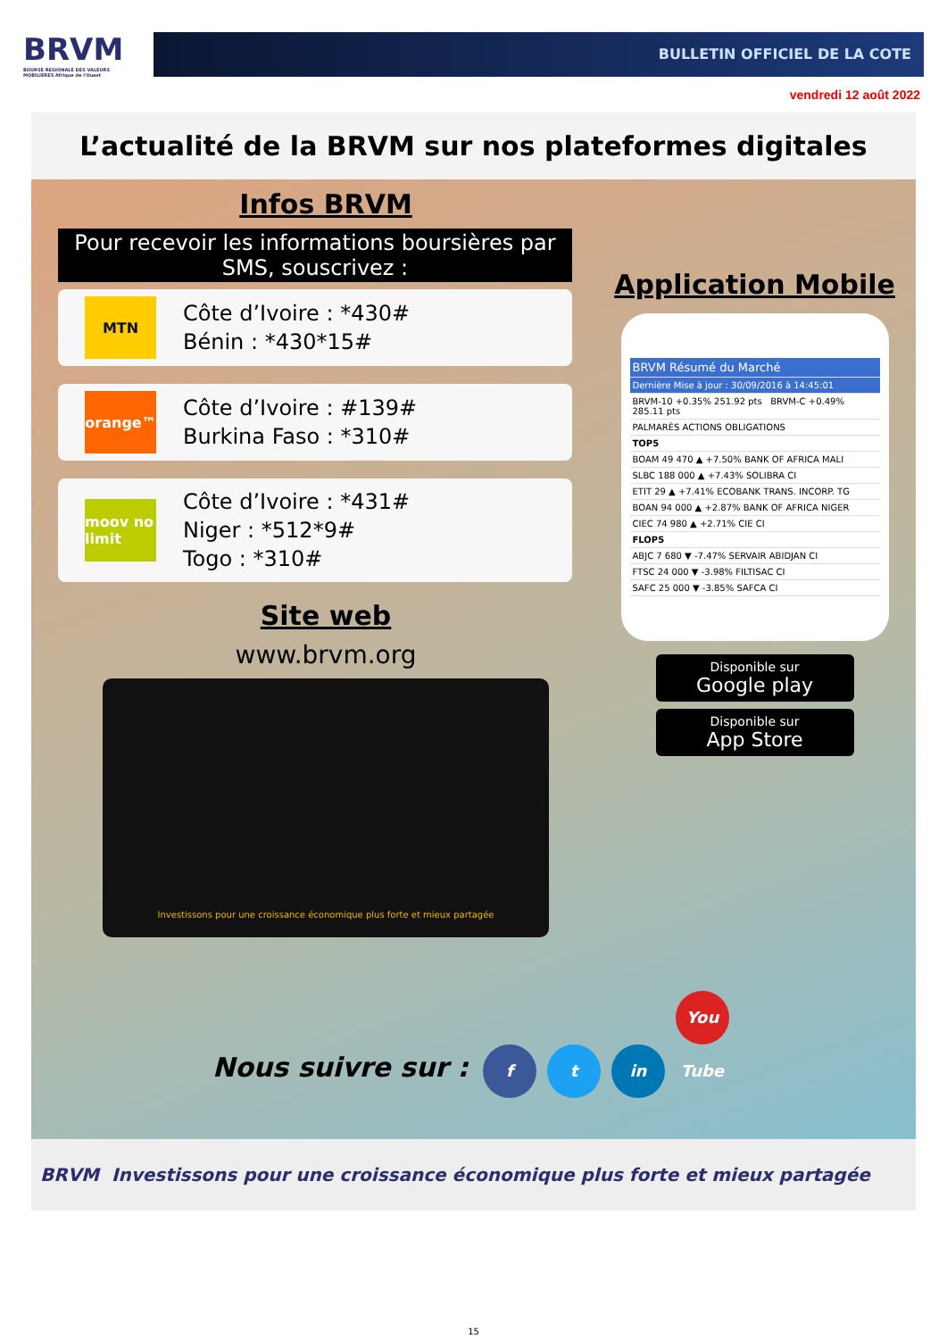BRVM
BOURSE REGIONALE DES VALEURS MOBILIERES Afrique de l'Ouest
BULLETIN OFFICIEL DE LA COTE
vendredi 12 août 2022
L’actualité de la BRVM sur nos plateformes digitales
Infos BRVM
Pour recevoir les informations boursières par SMS, souscrivez :
MTN
Côte d’Ivoire : *430#
Bénin : *430*15#
orange™
Côte d’Ivoire : #139#
Burkina Faso : *310#
moov no limit
Côte d’Ivoire : *431#
Niger : *512*9#
Togo : *310#
Site web
www.brvm.org
Investissons pour une croissance économique plus forte et mieux partagée
Application Mobile
BRVM Résumé du Marché
Dernière Mise à jour : 30/09/2016 à 14:45:01
BRVM-10 +0.35% 251.92 pts BRVM-C +0.49% 285.11 pts
PALMARÈS ACTIONS OBLIGATIONS
TOP5
BOAM 49 470 ▲ +7.50% BANK OF AFRICA MALI
SLBC 188 000 ▲ +7.43% SOLIBRA CI
ETIT 29 ▲ +7.41% ECOBANK TRANS. INCORP. TG
BOAN 94 000 ▲ +2.87% BANK OF AFRICA NIGER
CIEC 74 980 ▲ +2.71% CIE CI
FLOP5
ABJC 7 680 ▼ -7.47% SERVAIR ABIDJAN CI
FTSC 24 000 ▼ -3.98% FILTISAC CI
SAFC 25 000 ▼ -3.85% SAFCA CI
Disponible sur
Google play
Disponible sur
App Store
Nous suivre sur : f t in You Tube
BRVM Investissons pour une croissance économique plus forte et mieux partagée
15